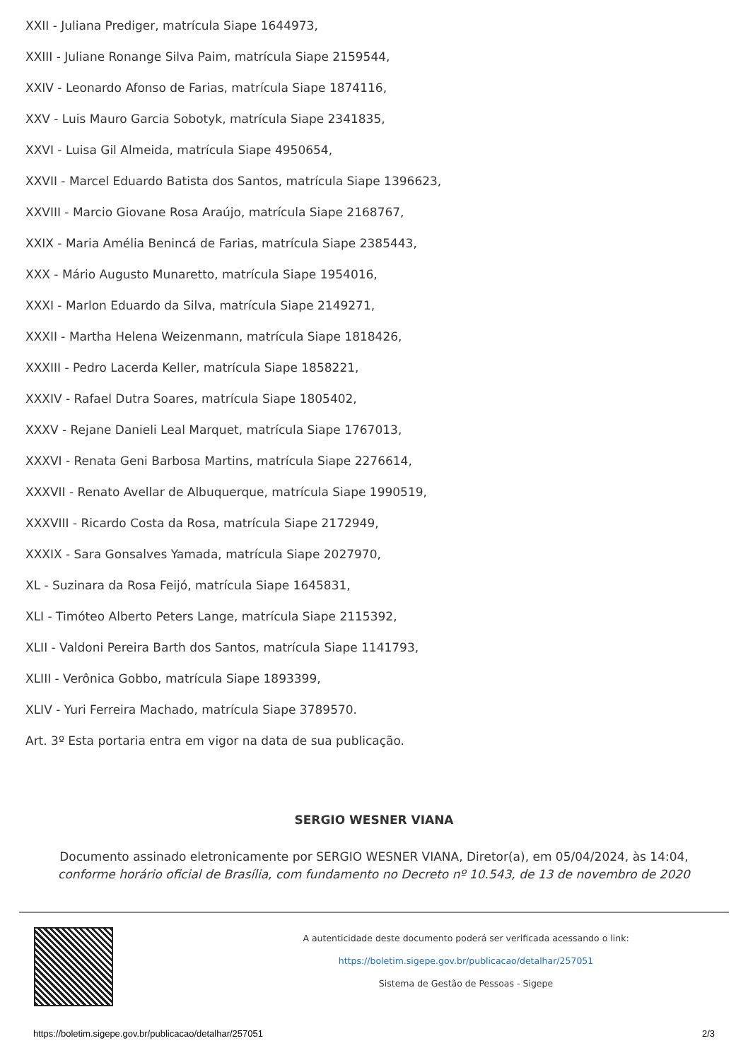XXII - Juliana Prediger, matrícula Siape 1644973,
XXIII - Juliane Ronange Silva Paim, matrícula Siape 2159544,
XXIV - Leonardo Afonso de Farias, matrícula Siape 1874116,
XXV - Luis Mauro Garcia Sobotyk, matrícula Siape 2341835,
XXVI - Luisa Gil Almeida, matrícula Siape 4950654,
XXVII - Marcel Eduardo Batista dos Santos, matrícula Siape 1396623,
XXVIII - Marcio Giovane Rosa Araújo, matrícula Siape 2168767,
XXIX - Maria Amélia Benincá de Farias, matrícula Siape 2385443,
XXX - Mário Augusto Munaretto, matrícula Siape 1954016,
XXXI - Marlon Eduardo da Silva, matrícula Siape 2149271,
XXXII - Martha Helena Weizenmann, matrícula Siape 1818426,
XXXIII - Pedro Lacerda Keller, matrícula Siape 1858221,
XXXIV - Rafael Dutra Soares, matrícula Siape 1805402,
XXXV - Rejane Danieli Leal Marquet, matrícula Siape 1767013,
XXXVI - Renata Geni Barbosa Martins, matrícula Siape 2276614,
XXXVII - Renato Avellar de Albuquerque, matrícula Siape 1990519,
XXXVIII - Ricardo Costa da Rosa, matrícula Siape 2172949,
XXXIX - Sara Gonsalves Yamada, matrícula Siape 2027970,
XL - Suzinara da Rosa Feijó, matrícula Siape 1645831,
XLI - Timóteo Alberto Peters Lange, matrícula Siape 2115392,
XLII - Valdoni Pereira Barth dos Santos, matrícula Siape 1141793,
XLIII - Verônica Gobbo, matrícula Siape 1893399,
XLIV - Yuri Ferreira Machado, matrícula Siape 3789570.
Art. 3º Esta portaria entra em vigor na data de sua publicação.
SERGIO WESNER VIANA
Documento assinado eletronicamente por SERGIO WESNER VIANA, Diretor(a), em 05/04/2024, às 14:04,
conforme horário oficial de Brasília, com fundamento no Decreto nº 10.543, de 13 de novembro de 2020
A autenticidade deste documento poderá ser verificada acessando o link:
https://boletim.sigepe.gov.br/publicacao/detalhar/257051
Sistema de Gestão de Pessoas - Sigepe
https://boletim.sigepe.gov.br/publicacao/detalhar/257051 2/3